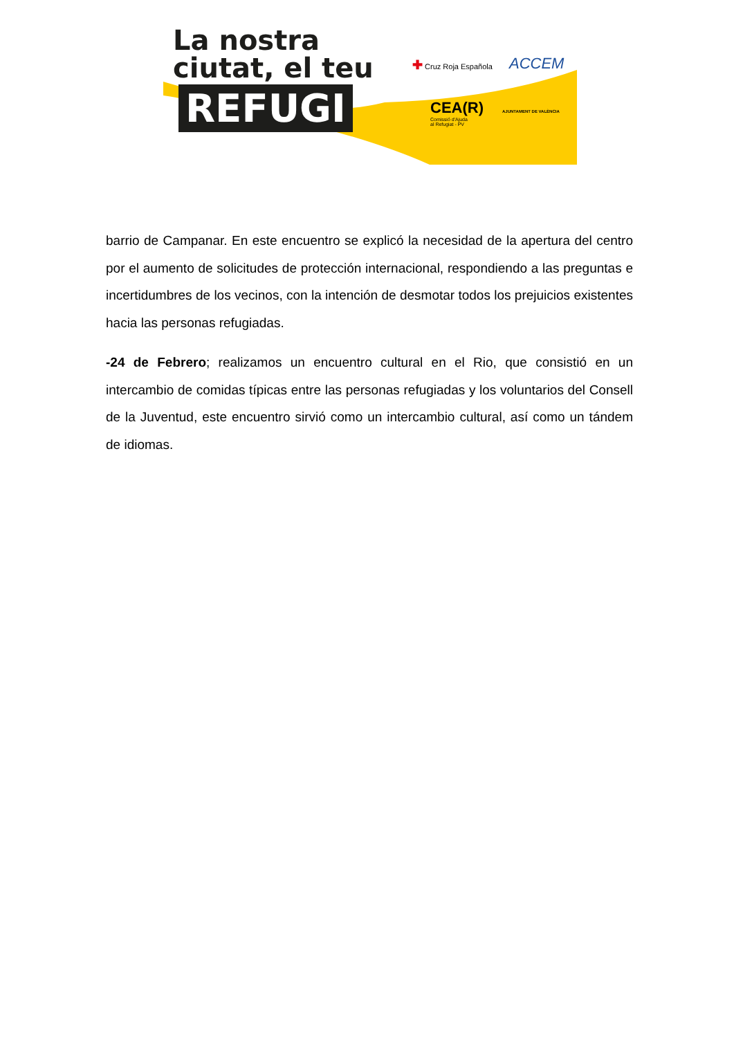La nostra
ciutat, el teu
REFUGI
✚ Cruz Roja Española ACCEM
CEA(R)
Comissió d'Ajuda
al Refugiat - PV
AJUNTAMENT DE VALÈNCIA
barrio de Campanar. En este encuentro se explicó la necesidad de la apertura del centro por el aumento de solicitudes de protección internacional, respondiendo a las preguntas e incertidumbres de los vecinos, con la intención de desmotar todos los prejuicios existentes hacia las personas refugiadas.
-24 de Febrero; realizamos un encuentro cultural en el Rio, que consistió en un intercambio de comidas típicas entre las personas refugiadas y los voluntarios del Consell de la Juventud, este encuentro sirvió como un intercambio cultural, así como un tándem de idiomas.